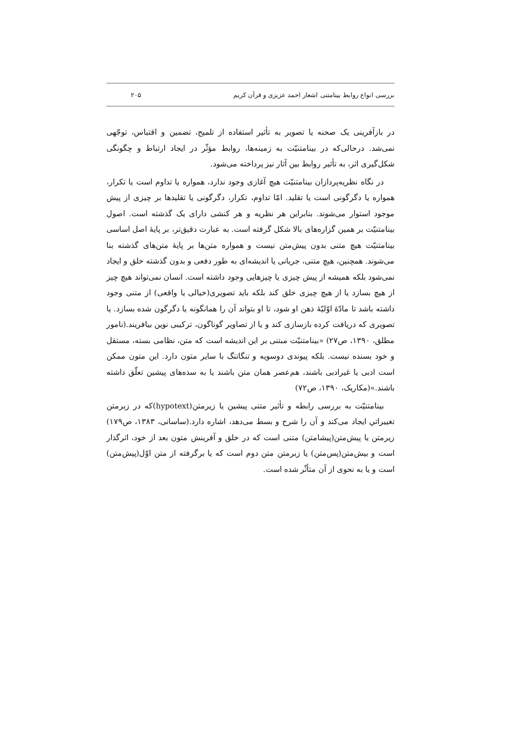بررسی انواع روابط بینامتنی اشعار احمد عزیزی و قرآن کریم ۲۰۵
در بازآفرینی یک صحنه یا تصویر به تأثیر استفاده از تلمیح، تضمین و اقتباس، توجّهی نمی‌شد. درحالی‌که در بینامتنیّت به زمینه‌ها، روابط مؤثّر در ایجاد ارتباط و چگونگی شکل‌گیری اثر، به تأثیر روابط بین آثار نیز پرداخته می‌شود.
در نگاه نظریه‌پردازان بینامتنیّت هیچ آغازی وجود ندارد، همواره یا تداوم است یا تکرار، همواره یا دگرگونی است یا تقلید. امّا تداوم، تکرار، دگرگونی یا تقلیدها بر چیزی از پیش موجود استوار می‌شوند. بنابراین هر نظریه و هر کنشی دارای یک گذشته است. اصول بینامتنیّت بر همین گزاره‌های بالا شکل گرفته است. به عبارت دقیق‌تر، بر پایهٔ اصل اساسی بینامتنیّت هیچ متنی بدون پیش‌متن نیست و همواره متن‌ها بر پایهٔ متن‌های گذشته بنا می‌شوند. همچنین، هیچ متنی، جریانی یا اندیشه‌ای به طور دفعی و بدون گذشته خلق و ایجاد نمی‌شود بلکه همیشه از پیش چیزی یا چیزهایی وجود داشته است. انسان نمی‌تواند هیچ چیز از هیچ بسازد یا از هیچ چیزی خلق کند بلکه باید تصویری(خیالی یا واقعی) از متنی وجود داشته باشد تا مادّهٔ اوّلیّهٔ ذهن او شود، تا او بتواند آن را همانگونه یا دگرگون شده بسازد. یا تصویری که دریافت کرده بازسازی کند و یا از تصاویر گوناگون، ترکیبی نوین بیافریند.(نامور مطلق، ۱۳۹۰، ص۲۷) «بینامتنیّت مبتنی بر این اندیشه است که متن، نظامی بسته، مستقل و خود بسنده نیست. بلکه پیوندی دوسویه و تنگاتنگ با سایر متون دارد. این متون ممکن است ادبی یا غیرادبی باشند، هم‌عصر همان متن باشند یا به سده‌های پیشین تعلّق داشته باشند.»(مکاریک، ۱۳۹۰، ص۷۲)
بینامتنیّت به بررسی رابطه و تأثیر متنی پیشین یا زیرمتن(hypotext)که در زبرمتن تغییراتي ایجاد می‌کند و آن را شرح و بسط می‌دهد، اشاره دارد.(ساسانی، ۱۳۸۳، ص۱۷۹) زیرمتن یا پیش‌متن(پیشامتن) متنی است که در خلق و آفرینش متون بعد از خود، اثرگذار است و بیش‌متن(پس‌متن) یا زبرمتن متن دوم است که یا برگرفته از متن اوّل(پیش‌متن) است و یا به نحوی از آن متأثّر شده است.